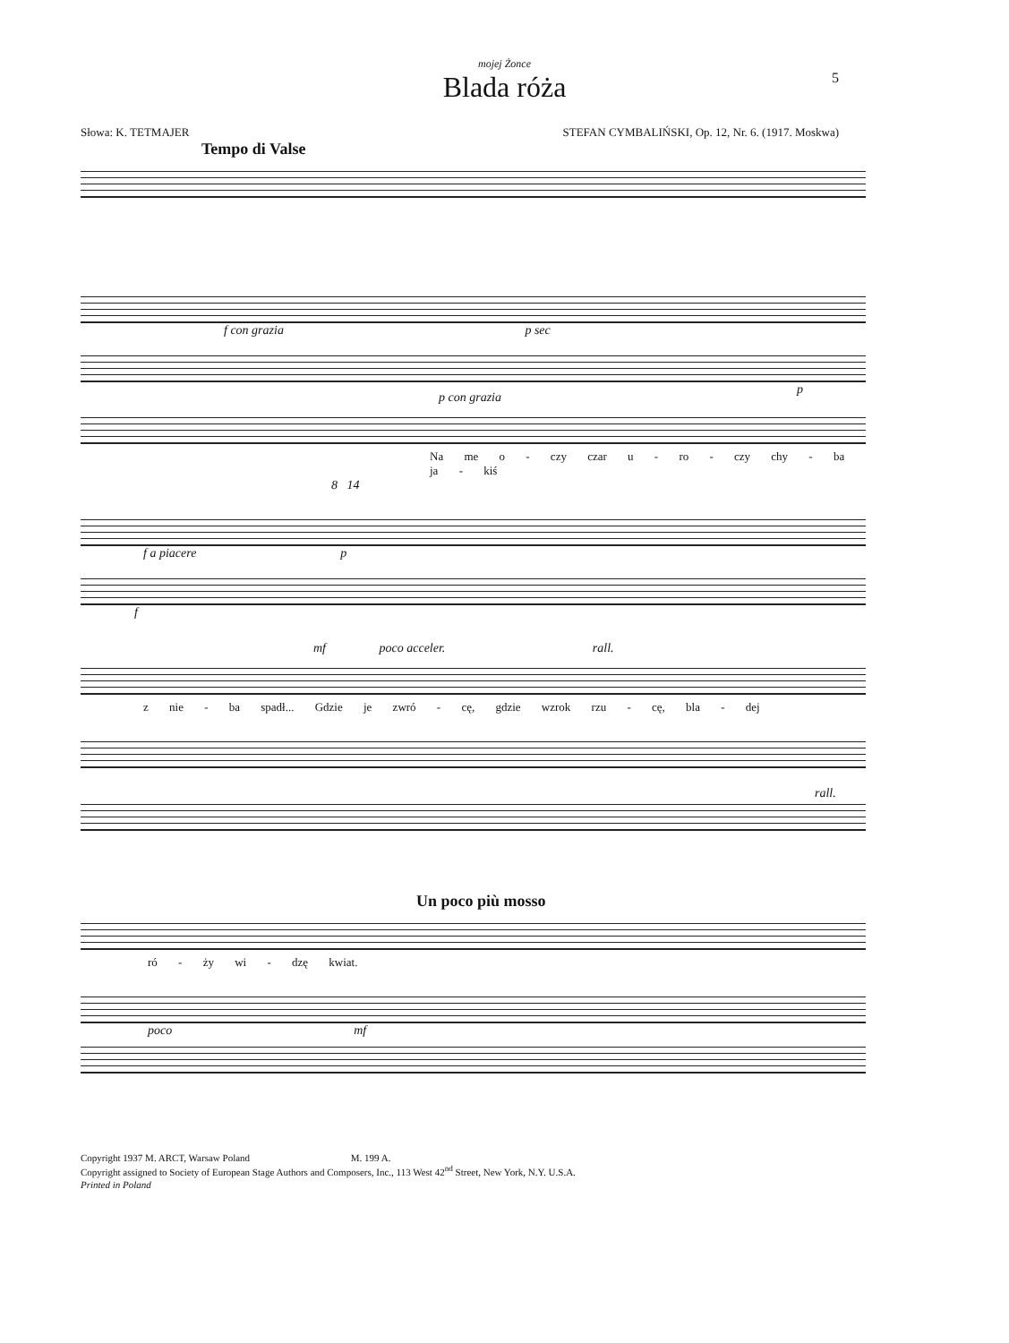mojej Żonce
Blada róża
5
Słowa: K. TETMAJER STEFAN CYMBALIŃSKI, Op. 12, Nr. 6. (1917. Moskwa)
Tempo di Valse
f con grazia p sec
p
p con grazia
Na me o - czy czar u - ro - czy chy - ba ja - kiś
8 14
f a piacere p
f
mf poco acceler. rall.
z nie - ba spadł... Gdzie je zwró - cę, gdzie wzrok rzu - cę, bla - dej
rall.
Un poco più mosso
ró - ży wi - dzę kwiat.
poco mf
Copyright 1937 M. ARCT, Warsaw Poland M. 199 A.
Copyright assigned to Society of European Stage Authors and Composers, Inc., 113 West 42<sup>nd</sup> Street, New York, N.Y. U.S.A.
Printed in Poland